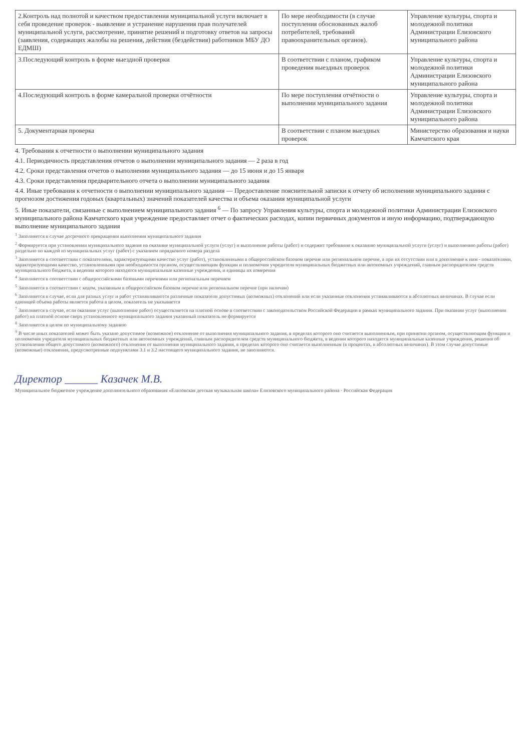| 2.Контроль над полнотой и качеством предоставления муниципальной услуги включает в себя проведение проверок - выявление и устранение нарушения прав получателей муниципальной услуги, рассмотрение, принятие решений и подготовку ответов на запросы (заявления, содержащих жалобы на решения, действия (бездействия) работников МБУ ДО ЕДМШ) | По мере необходимости (в случае поступления обоснованных жалоб потребителей, требований правоохранительных органов). | Управление культуры, спорта и молодежной политики Администрации Елизовского муниципального района |
| 3.Последующий контроль в форме выездной проверки | В соответствии с планом, графиком проведения выездных проверок | Управление культуры, спорта и молодежной политики Администрации Елизовского муниципального района |
| 4.Последующий контроль в форме камеральной проверки отчётности | По мере поступления отчётности о выполнении муниципального задания | Управление культуры, спорта и молодежной политики Администрации Елизовского муниципального района |
| 5. Документарная проверка | В соответствии с планом выездных проверок | Министерство образования и науки Камчатского края |
4. Требования к отчетности о выполнении муниципального задания
4.1. Периодичность представления отчетов о выполнении муниципального задания — 2 раза в год
4.2. Сроки представления отчетов о выполнении муниципального задания — до 15 июня и до 15 января
4.3. Сроки представления предварительного отчета о выполнении муниципального задания
4.4. Иные требования к отчетности о выполнении муниципального задания — Предоставление пояснительной записки к отчету об исполнении муниципального задания с прогнозом достижения годовых (квартальных) значений показателей качества и объема оказания муниципальной услуги
5. Иные показатели, связанные с выполнением муниципального задания <sup>6</sup> — По запросу Управления культуры, спорта и молодежной политики Администрации Елизовского муниципального района Камчатского края учреждение предоставляет отчет о фактических расходах, копии первичных документов и иную информацию, подтверждающую выполнение муниципального задания
<sup>1</sup> Заполняется в случае досрочного прекращения выполнения муниципального задания
<sup>2</sup> Формируется при установлении муниципального задания на оказание муниципальной услуги (услуг) и выполнение работы (работ) и содержит требования к оказанию муниципальной услуги (услуг) и выполнению работы (работ) раздельно по каждой из муниципальных услуг (работ) с указанием порядкового номера раздела
<sup>3</sup> Заполняется в соответствии с показателями, характеризующими качество услуг (работ), установленными в общероссийском базовом перечне или региональном перечне, а при их отсутствии или в дополнение к ним - показателями, характеризующими качество, установленными при необходимости органом, осуществляющим функции и полномочия учредителя муниципальных бюджетных или автономных учреждений, главным распорядителем средств муниципального бюджета, в ведении которого находятся муниципальные казенные учреждения, и единицы их измерения
<sup>4</sup> Заполняется в соответствии с общероссийскими базовыми перечнями или региональным перечнем
<sup>5</sup> Заполняется в соответствии с кодом, указанным в общероссийском базовом перечне или региональном перечне (при наличии)
<sup>6</sup> Заполняется в случае, если для разных услуг и работ устанавливаются различные показатели допустимых (возможных) отклонений или если указанные отклонения устанавливаются в абсолютных величинах. В случае если единицей объема работы является работа в целом, показатель не указывается
<sup>7</sup> Заполняется в случае, если оказание услуг (выполнение работ) осуществляется на платной основе в соответствии с законодательством Российской Федерации в рамках муниципального задания. При оказании услуг (выполнении работ) на платной основе сверх установленного муниципального задания указанный показатель не формируется
<sup>8</sup> Заполняется в целом по муниципальному заданию
<sup>9</sup> В числе иных показателей может быть указано допустимое (возможное) отклонение от выполнения муниципального задания, в пределах которого оно считается выполненным, при принятии органом, осуществляющим функции и полномочия учредителя муниципальных бюджетных или автономных учреждений, главным распорядителем средств муниципального бюджета, в ведении которого находятся муниципальные казенные учреждения, решения об установлении общего допустимого (возможного) отклонения от выполнения муниципального задания, в пределах которого оно считается выполненным (в процентах, в абсолютных величинах). В этом случае допустимые (возможные) отклонения, предусмотренные подпунктами 3.1 и 3.2 настоящего муниципального задания, не заполняются.
Директор ______ Казачек М.В.
Муниципальное бюджетное учреждение дополнительного образования «Елизовская детская музыкальная школа» Елизовского муниципального района · Российская Федерация